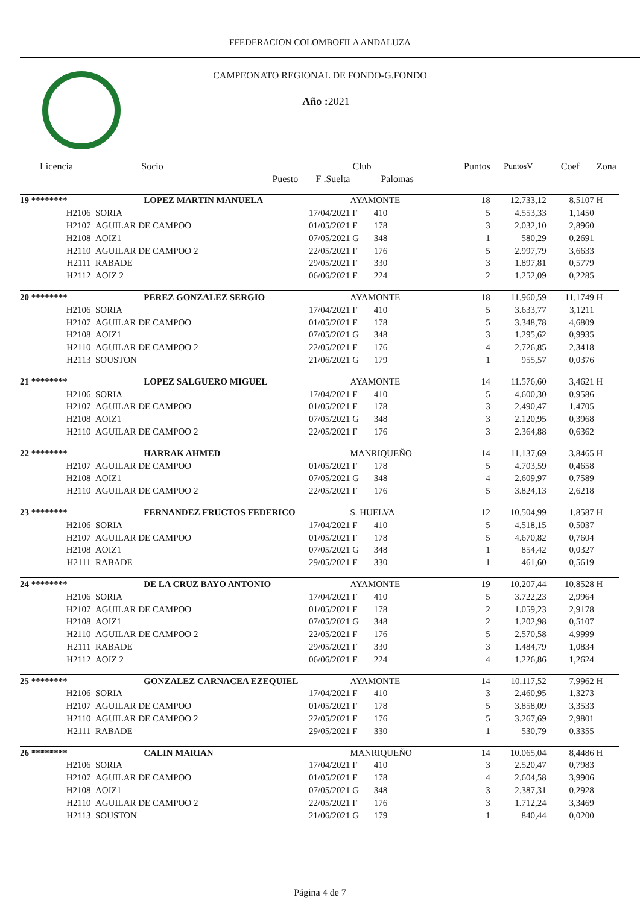FFEDERACION COLOMBOFILA ANDALUZA
CAMPEONATO REGIONAL DE FONDO-G.FONDO
Año : 2021
| Licencia | Socio | | Club | | Puntos | PuntosV | Coef | Zona |
| --- | --- | --- | --- | --- | --- | --- | --- | --- |
| | Puesto | F .Suelta | | Palomas | | | | |
| 19 ******** | LOPEZ MARTIN MANUELA | | AYAMONTE | | 18 | 12.733,12 | 8,5107 | H |
| H2106 | SORIA | 17/04/2021 | F | 410 | 5 | 4.553,33 | 1,1450 | |
| H2107 | AGUILAR DE CAMPOO | 01/05/2021 | F | 178 | 3 | 2.032,10 | 2,8960 | |
| H2108 | AOIZ1 | 07/05/2021 | G | 348 | 1 | 580,29 | 0,2691 | |
| H2110 | AGUILAR DE CAMPOO 2 | 22/05/2021 | F | 176 | 5 | 2.997,79 | 3,6633 | |
| H2111 | RABADE | 29/05/2021 | F | 330 | 3 | 1.897,81 | 0,5779 | |
| H2112 | AOIZ 2 | 06/06/2021 | F | 224 | 2 | 1.252,09 | 0,2285 | |
| 20 ******** | PEREZ GONZALEZ SERGIO | | AYAMONTE | | 18 | 11.960,59 | 11,1749 | H |
| H2106 | SORIA | 17/04/2021 | F | 410 | 5 | 3.633,77 | 3,1211 | |
| H2107 | AGUILAR DE CAMPOO | 01/05/2021 | F | 178 | 5 | 3.348,78 | 4,6809 | |
| H2108 | AOIZ1 | 07/05/2021 | G | 348 | 3 | 1.295,62 | 0,9935 | |
| H2110 | AGUILAR DE CAMPOO 2 | 22/05/2021 | F | 176 | 4 | 2.726,85 | 2,3418 | |
| H2113 | SOUSTON | 21/06/2021 | G | 179 | 1 | 955,57 | 0,0376 | |
| 21 ******** | LOPEZ SALGUERO MIGUEL | | AYAMONTE | | 14 | 11.576,60 | 3,4621 | H |
| H2106 | SORIA | 17/04/2021 | F | 410 | 5 | 4.600,30 | 0,9586 | |
| H2107 | AGUILAR DE CAMPOO | 01/05/2021 | F | 178 | 3 | 2.490,47 | 1,4705 | |
| H2108 | AOIZ1 | 07/05/2021 | G | 348 | 3 | 2.120,95 | 0,3968 | |
| H2110 | AGUILAR DE CAMPOO 2 | 22/05/2021 | F | 176 | 3 | 2.364,88 | 0,6362 | |
| 22 ******** | HARRAK AHMED | | MANRIQUEÑO | | 14 | 11.137,69 | 3,8465 | H |
| H2107 | AGUILAR DE CAMPOO | 01/05/2021 | F | 178 | 5 | 4.703,59 | 0,4658 | |
| H2108 | AOIZ1 | 07/05/2021 | G | 348 | 4 | 2.609,97 | 0,7589 | |
| H2110 | AGUILAR DE CAMPOO 2 | 22/05/2021 | F | 176 | 5 | 3.824,13 | 2,6218 | |
| 23 ******** | FERNANDEZ FRUCTOS FEDERICO | | S. HUELVA | | 12 | 10.504,99 | 1,8587 | H |
| H2106 | SORIA | 17/04/2021 | F | 410 | 5 | 4.518,15 | 0,5037 | |
| H2107 | AGUILAR DE CAMPOO | 01/05/2021 | F | 178 | 5 | 4.670,82 | 0,7604 | |
| H2108 | AOIZ1 | 07/05/2021 | G | 348 | 1 | 854,42 | 0,0327 | |
| H2111 | RABADE | 29/05/2021 | F | 330 | 1 | 461,60 | 0,5619 | |
| 24 ******** | DE LA CRUZ BAYO ANTONIO | | AYAMONTE | | 19 | 10.207,44 | 10,8528 | H |
| H2106 | SORIA | 17/04/2021 | F | 410 | 5 | 3.722,23 | 2,9964 | |
| H2107 | AGUILAR DE CAMPOO | 01/05/2021 | F | 178 | 2 | 1.059,23 | 2,9178 | |
| H2108 | AOIZ1 | 07/05/2021 | G | 348 | 2 | 1.202,98 | 0,5107 | |
| H2110 | AGUILAR DE CAMPOO 2 | 22/05/2021 | F | 176 | 5 | 2.570,58 | 4,9999 | |
| H2111 | RABADE | 29/05/2021 | F | 330 | 3 | 1.484,79 | 1,0834 | |
| H2112 | AOIZ 2 | 06/06/2021 | F | 224 | 4 | 1.226,86 | 1,2624 | |
| 25 ******** | GONZALEZ CARNACEA EZEQUIEL | | AYAMONTE | | 14 | 10.117,52 | 7,9962 | H |
| H2106 | SORIA | 17/04/2021 | F | 410 | 3 | 2.460,95 | 1,3273 | |
| H2107 | AGUILAR DE CAMPOO | 01/05/2021 | F | 178 | 5 | 3.858,09 | 3,3533 | |
| H2110 | AGUILAR DE CAMPOO 2 | 22/05/2021 | F | 176 | 5 | 3.267,69 | 2,9801 | |
| H2111 | RABADE | 29/05/2021 | F | 330 | 1 | 530,79 | 0,3355 | |
| 26 ******** | CALIN MARIAN | | MANRIQUEÑO | | 14 | 10.065,04 | 8,4486 | H |
| H2106 | SORIA | 17/04/2021 | F | 410 | 3 | 2.520,47 | 0,7983 | |
| H2107 | AGUILAR DE CAMPOO | 01/05/2021 | F | 178 | 4 | 2.604,58 | 3,9906 | |
| H2108 | AOIZ1 | 07/05/2021 | G | 348 | 3 | 2.387,31 | 0,2928 | |
| H2110 | AGUILAR DE CAMPOO 2 | 22/05/2021 | F | 176 | 3 | 1.712,24 | 3,3469 | |
| H2113 | SOUSTON | 21/06/2021 | G | 179 | 1 | 840,44 | 0,0200 | |
Página 4 de 7